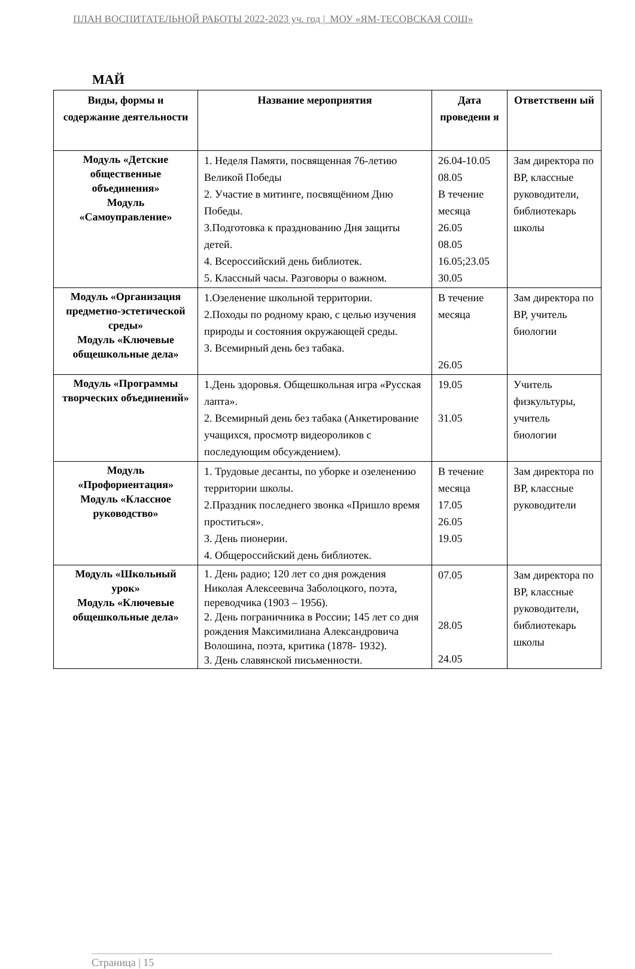ПЛАН ВОСПИТАТЕЛЬНОЙ РАБОТЫ 2022-2023 уч. год | МОУ «ЯМ-ТЕСОВСКАЯ СОШ»
МАЙ
| Виды, формы и содержание деятельности | Название мероприятия | Дата проведени я | Ответственн ый |
| --- | --- | --- | --- |
| Модуль «Детские общественные объединения» Модуль «Самоуправление» | 1. Неделя Памяти, посвященная 76-летию Великой Победы 2. Участие в митинге, посвящённом Дню Победы. 3.Подготовка к празднованию Дня защиты детей. 4. Всероссийский день библиотек. 5. Классный часы. Разговоры о важном. | 26.04-10.05 08.05 В течение месяца 26.05 08.05 16.05;23.05 30.05 | Зам директора по ВР, классные руководители, библиотекарь школы |
| Модуль «Организация предметно-эстетической среды» Модуль «Ключевые общешкольные дела» | 1.Озеленение школьной территории. 2.Походы по родному краю, с целью изучения природы и состояния окружающей среды. 3. Всемирный день без табака. | В течение месяца 26.05 | Зам директора по ВР, учитель биологии |
| Модуль «Программы творческих объединений» | 1.День здоровья. Общешкольная игра «Русская лапта». 2. Всемирный день без табака (Анкетирование учащихся, просмотр видеороликов с последующим обсуждением). | 19.05 31.05 | Учитель физкультуры, учитель биологии |
| Модуль «Профориентация» Модуль «Классное руководство» | 1. Трудовые десанты, по уборке и озеленению территории школы. 2.Праздник последнего звонка «Пришло время проститься». 3. День пионерии. 4. Общероссийский день библиотек. | В течение месяца 17.05 26.05 19.05 | Зам директора по ВР, классные руководители |
| Модуль «Школьный урок» Модуль «Ключевые общешкольные дела» | 1. День радио; 120 лет со дня рождения Николая Алексеевича Заболоцкого, поэта, переводчика (1903 – 1956). 2. День пограничника в России; 145 лет со дня рождения Максимилиана Александровича Волошина, поэта, критика (1878- 1932). 3. День славянской письменности. | 07.05 28.05 24.05 | Зам директора по ВР, классные руководители, библиотекарь школы |
Страница | 15